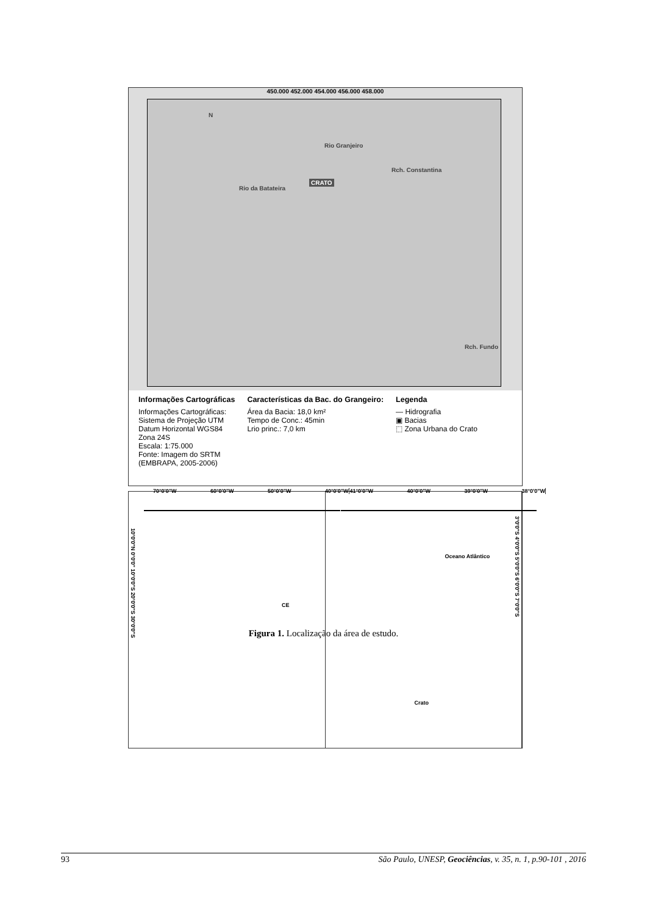450.000 452.000 454.000 456.000 458.000
CRATO
N
Rio da Batateira
Rio Granjeiro
Rch. Constantina
Rch. Fundo
Informações Cartográficas
Informações Cartográficas:
Sistema de Projeção UTM
Datum Horizontal WGS84
Zona 24S
Escala: 1:75.000
Fonte: Imagem do SRTM
(EMBRAPA, 2005-2006)
Características da Bac. do Grangeiro:
Área da Bacia: 18,0 km²
Tempo de Conc.: 45min
Lrio princ.: 7,0 km
Legenda
— Hidrografia
▣ Bacias
⬚ Zona Urbana do Crato
CE
10°0'0"N 0°0'0" 10°0'0"S 20°0'0"S 30°0'0"S
70°0'0"W 60°0'0"W 50°0'0"W 40°0'0"W
Oceano Atlântico
Crato
3°0'0"S 4°0'0"S 5°0'0"S 6°0'0"S 7°0'0"S
41°0'0"W 40°0'0"W 39°0'0"W 38°0'0"W
Figura 1. Localização da área de estudo.
93 São Paulo, UNESP, Geociências, v. 35, n. 1, p.90-101 , 2016